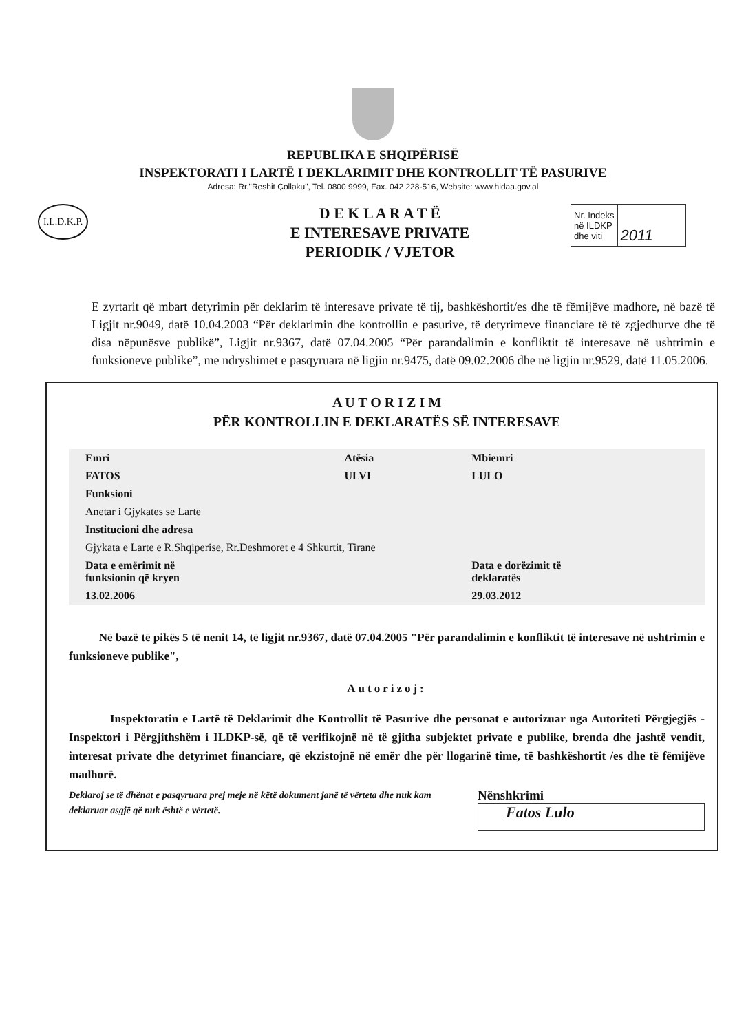REPUBLIKA E SHQIPËRISË
INSPEKTORATI I LARTË I DEKLARIMIT DHE KONTROLLIT TË PASURIVE
Adresa: Rr."Reshit Çollaku", Tel. 0800 9999, Fax. 042 228-516, Website: www.hidaa.gov.al
I.L.D.K.P.
D E K L A R A T Ë
E INTERESAVE PRIVATE
PERIODIK / VJETOR
| Nr. Indeks në ILDKP dhe viti | 2011 |
E zyrtarit që mbart detyrimin për deklarim të interesave private të tij, bashkëshortit/es dhe të fëmijëve madhore, në bazë të Ligjit nr.9049, datë 10.04.2003 “Për deklarimin dhe kontrollin e pasurive, të detyrimeve financiare të të zgjedhurve dhe të disa nëpunësve publikë”, Ligjit nr.9367, datë 07.04.2005 “Për parandalimin e konfliktit të interesave në ushtrimin e funksioneve publike”, me ndryshimet e pasqyruara në ligjin nr.9475, datë 09.02.2006 dhe në ligjin nr.9529, datë 11.05.2006.
A U T O R I Z I M
PËR KONTROLLIN E DEKLARATËS SË INTERESAVE
| Emri | Atësia | Mbiemri |
| FATOS | ULVI | LULO |
| Funksioni | | |
| Anetar i Gjykates se Larte | | |
| Institucioni dhe adresa | | |
| Gjykata e Larte e R.Shqiperise, Rr.Deshmoret e 4 Shkurtit, Tirane | | |
| Data e emërimit në funksionin që kryen | | Data e dorëzimit të deklaratës |
| 13.02.2006 | | 29.03.2012 |
Në bazë të pikës 5 të nenit 14, të ligjit nr.9367, datë 07.04.2005 "Për parandalimin e konfliktit të interesave në ushtrimin e funksioneve publike",
Autorizoj:
Inspektoratin e Lartë të Deklarimit dhe Kontrollit të Pasurive dhe personat e autorizuar nga Autoriteti Përgjegjës - Inspektori i Përgjithshëm i ILDKP-së, që të verifikojnë në të gjitha subjektet private e publike, brenda dhe jashtë vendit, interesat private dhe detyrimet financiare, që ekzistojnë në emër dhe për llogarinë time, të bashkëshortit /es dhe të fëmijëve madhorë.
Deklaroj se të dhënat e pasqyruara prej meje në këtë dokument janë të vërteta dhe nuk kam deklaruar asgjë që nuk është e vërtetë.
Nënshkrimi
Fatos Lulo